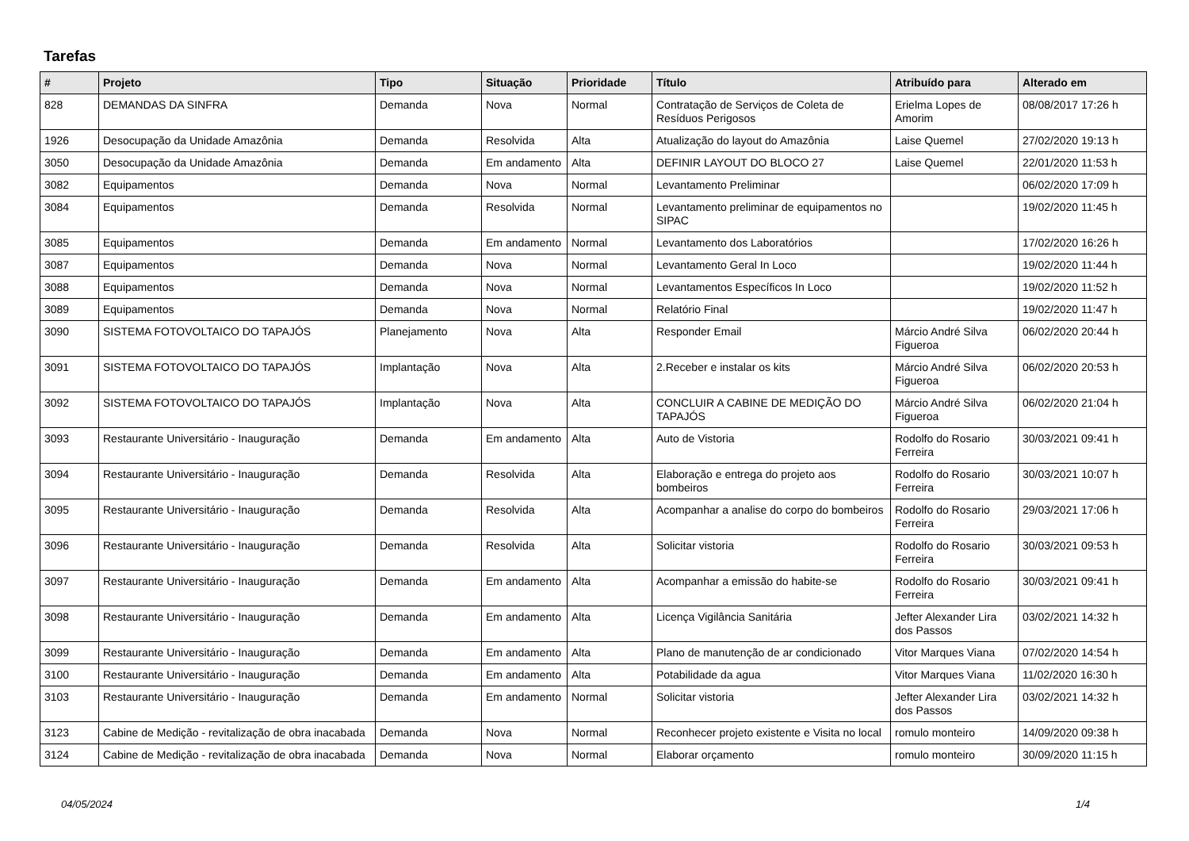Tarefas
| # | Projeto | Tipo | Situação | Prioridade | Título | Atribuído para | Alterado em |
| --- | --- | --- | --- | --- | --- | --- | --- |
| 828 | DEMANDAS DA SINFRA | Demanda | Nova | Normal | Contratação de Serviços de Coleta de Resíduos Perigosos | Erielma Lopes de Amorim | 08/08/2017 17:26 h |
| 1926 | Desocupação da Unidade Amazônia | Demanda | Resolvida | Alta | Atualização do layout do Amazônia | Laise Quemel | 27/02/2020 19:13 h |
| 3050 | Desocupação da Unidade Amazônia | Demanda | Em andamento | Alta | DEFINIR LAYOUT DO BLOCO 27 | Laise Quemel | 22/01/2020 11:53 h |
| 3082 | Equipamentos | Demanda | Nova | Normal | Levantamento Preliminar | | 06/02/2020 17:09 h |
| 3084 | Equipamentos | Demanda | Resolvida | Normal | Levantamento preliminar de equipamentos no SIPAC | | 19/02/2020 11:45 h |
| 3085 | Equipamentos | Demanda | Em andamento | Normal | Levantamento dos Laboratórios | | 17/02/2020 16:26 h |
| 3087 | Equipamentos | Demanda | Nova | Normal | Levantamento Geral In Loco | | 19/02/2020 11:44 h |
| 3088 | Equipamentos | Demanda | Nova | Normal | Levantamentos Específicos In Loco | | 19/02/2020 11:52 h |
| 3089 | Equipamentos | Demanda | Nova | Normal | Relatório Final | | 19/02/2020 11:47 h |
| 3090 | SISTEMA FOTOVOLTAICO DO TAPAJÓS | Planejamento | Nova | Alta | Responder Email | Márcio André Silva Figueroa | 06/02/2020 20:44 h |
| 3091 | SISTEMA FOTOVOLTAICO DO TAPAJÓS | Implantação | Nova | Alta | 2.Receber e instalar os kits | Márcio André Silva Figueroa | 06/02/2020 20:53 h |
| 3092 | SISTEMA FOTOVOLTAICO DO TAPAJÓS | Implantação | Nova | Alta | CONCLUIR A CABINE DE MEDIÇÃO DO TAPAJÓS | Márcio André Silva Figueroa | 06/02/2020 21:04 h |
| 3093 | Restaurante Universitário - Inauguração | Demanda | Em andamento | Alta | Auto de Vistoria | Rodolfo do Rosario Ferreira | 30/03/2021 09:41 h |
| 3094 | Restaurante Universitário - Inauguração | Demanda | Resolvida | Alta | Elaboração e entrega do projeto aos bombeiros | Rodolfo do Rosario Ferreira | 30/03/2021 10:07 h |
| 3095 | Restaurante Universitário - Inauguração | Demanda | Resolvida | Alta | Acompanhar a analise do corpo do bombeiros | Rodolfo do Rosario Ferreira | 29/03/2021 17:06 h |
| 3096 | Restaurante Universitário - Inauguração | Demanda | Resolvida | Alta | Solicitar vistoria | Rodolfo do Rosario Ferreira | 30/03/2021 09:53 h |
| 3097 | Restaurante Universitário - Inauguração | Demanda | Em andamento | Alta | Acompanhar a emissão do habite-se | Rodolfo do Rosario Ferreira | 30/03/2021 09:41 h |
| 3098 | Restaurante Universitário - Inauguração | Demanda | Em andamento | Alta | Licença Vigilância Sanitária | Jefter Alexander Lira dos Passos | 03/02/2021 14:32 h |
| 3099 | Restaurante Universitário - Inauguração | Demanda | Em andamento | Alta | Plano de manutenção de ar condicionado | Vitor Marques Viana | 07/02/2020 14:54 h |
| 3100 | Restaurante Universitário - Inauguração | Demanda | Em andamento | Alta | Potabilidade da agua | Vitor Marques Viana | 11/02/2020 16:30 h |
| 3103 | Restaurante Universitário - Inauguração | Demanda | Em andamento | Normal | Solicitar vistoria | Jefter Alexander Lira dos Passos | 03/02/2021 14:32 h |
| 3123 | Cabine de Medição - revitalização de obra inacabada | Demanda | Nova | Normal | Reconhecer projeto existente e Visita no local | romulo monteiro | 14/09/2020 09:38 h |
| 3124 | Cabine de Medição - revitalização de obra inacabada | Demanda | Nova | Normal | Elaborar orçamento | romulo monteiro | 30/09/2020 11:15 h |
04/05/2024 1/4